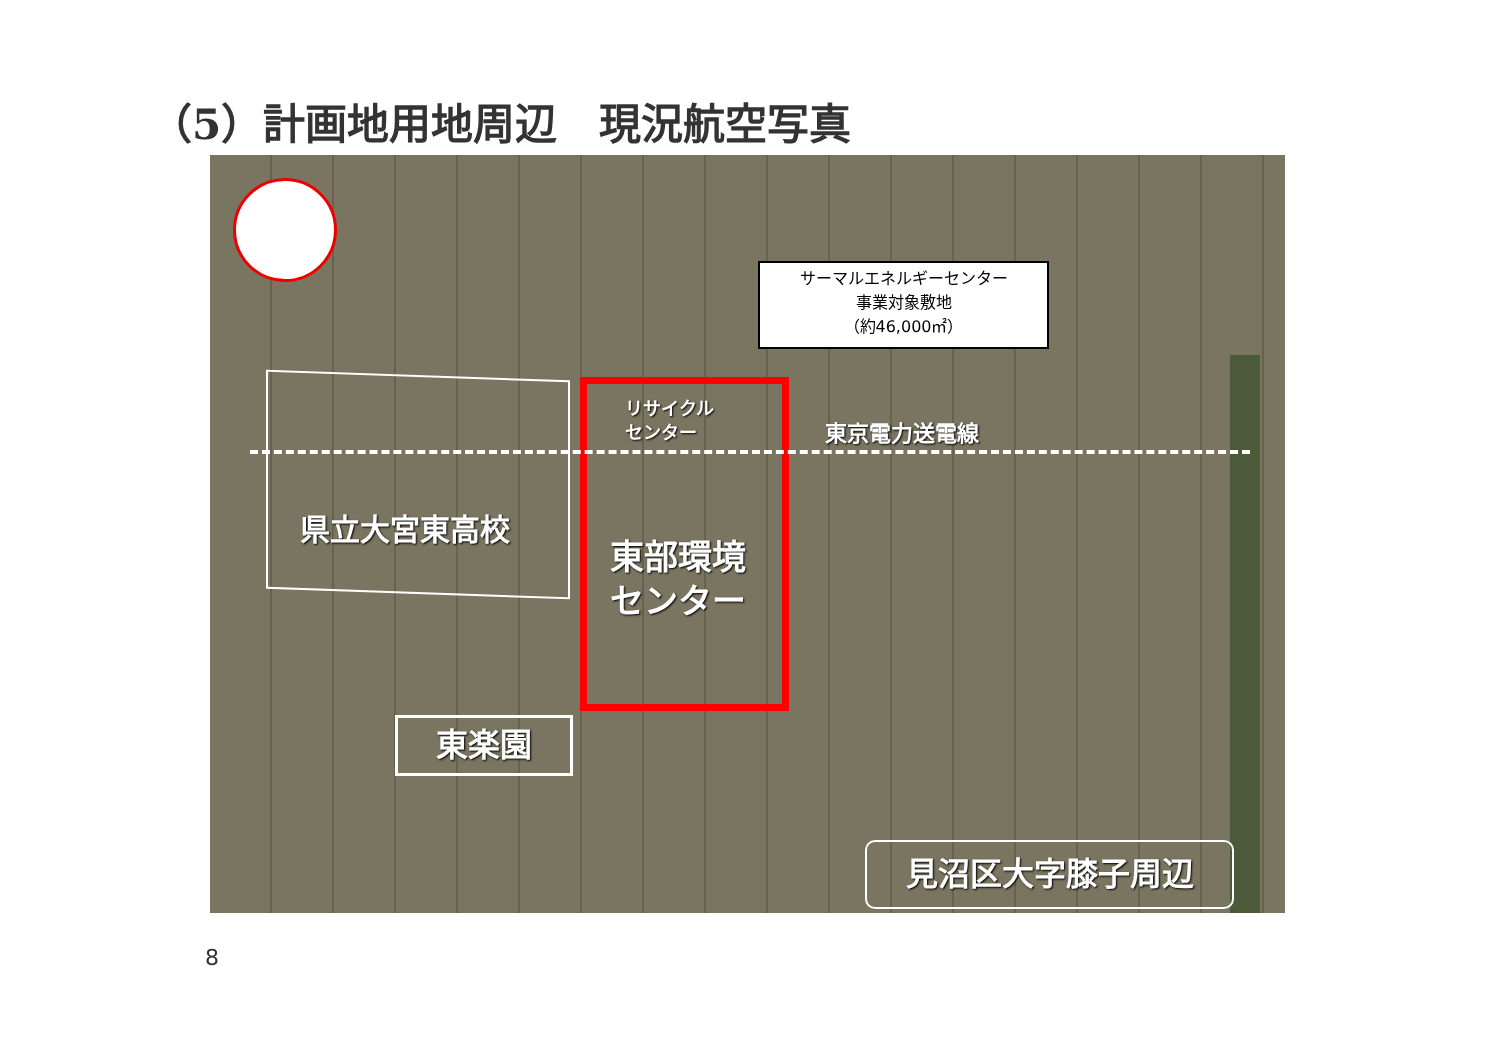（5）計画地用地周辺　現況航空写真
サーマルエネルギーセンター
事業対象敷地
（約46,000㎡）
リサイクル
センター
東京電力送電線
県立大宮東高校
東部環境
センター
東楽園
見沼区大字膝子周辺
8